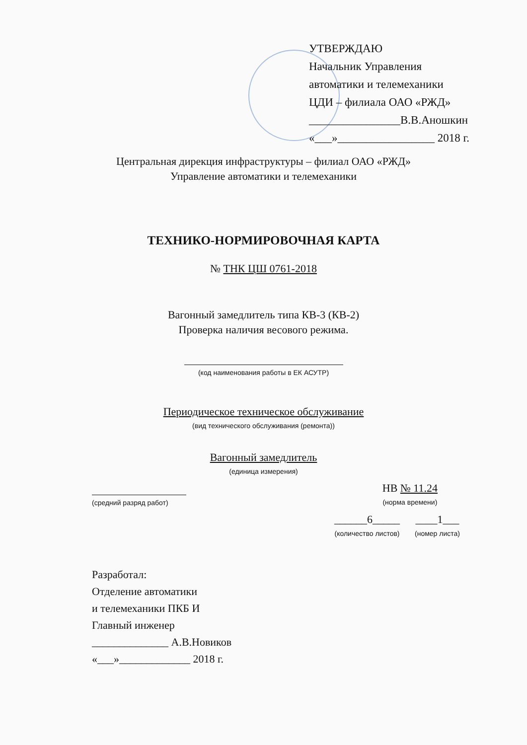УТВЕРЖДАЮ
Начальник Управления
автоматики и телемеханики
ЦДИ – филиала ОАО «РЖД»
________________В.В.Аношкин
«___»_________________ 2018 г.
Центральная дирекция инфраструктуры – филиал ОАО «РЖД»
Управление автоматики и телемеханики
ТЕХНИКО-НОРМИРОВОЧНАЯ КАРТА
№ ТНК ЦШ 0761-2018
Вагонный замедлитель типа КВ-3 (КВ-2)
Проверка наличия весового режима.
(код наименования работы в ЕК АСУТР)
Периодическое техническое обслуживание
(вид технического обслуживания (ремонта))
Вагонный замедлитель
(единица измерения)
(средний разряд работ)
НВ № 11.24
(норма времени)
______6_____
(количество листов)
____1___
(номер листа)
Разработал:
Отделение автоматики
и телемеханики ПКБ И
Главный инженер
______________ А.В.Новиков
«___»_____________ 2018 г.